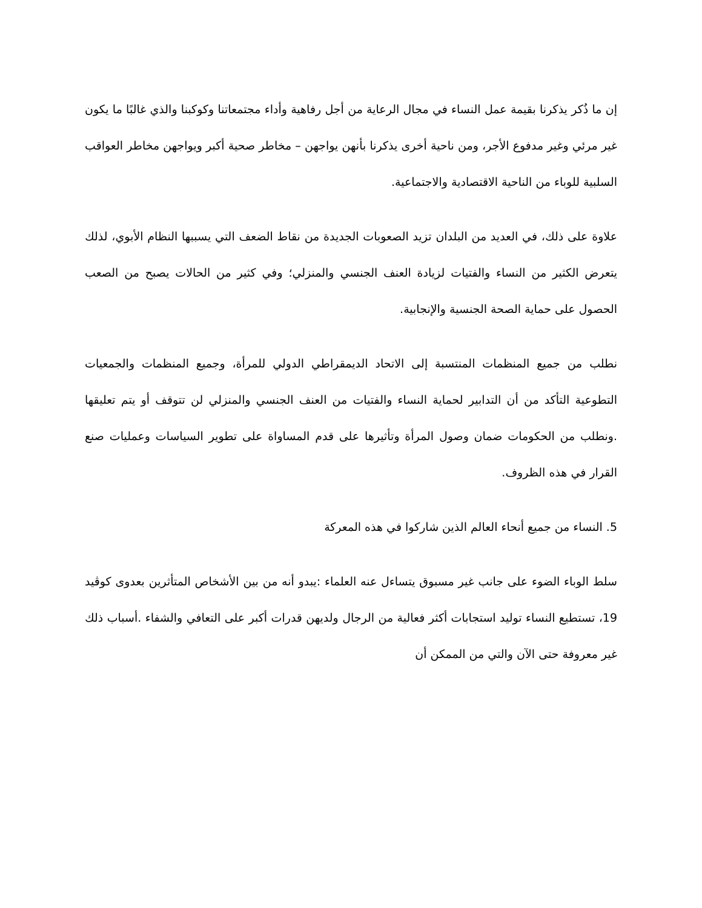إن ما ذُكر يذكرنا بقيمة عمل النساء في مجال الرعاية من أجل رفاهية وأداء مجتمعاتنا وكوكبنا والذي غالبًا ما يكون غير مرئي وغير مدفوع الأجر، ومن ناحية أخرى يذكرنا بأنهن يواجهن – مخاطر صحية أكبر ويواجهن مخاطر العواقب السلبية للوباء من الناحية الاقتصادية والاجتماعية.
علاوة على ذلك، في العديد من البلدان تزيد الصعوبات الجديدة من نقاط الضعف التي يسببها النظام الأبوي، لذلك يتعرض الكثير من النساء والفتيات لزيادة العنف الجنسي والمنزلي؛ وفي كثير من الحالات يصبح من الصعب الحصول على حماية الصحة الجنسية والإنجابية.
نطلب من جميع المنظمات المنتسبة إلى الاتحاد الديمقراطي الدولي للمرأة، وجميع المنظمات والجمعيات التطوعية التأكد من أن التدابير لحماية النساء والفتيات من العنف الجنسي والمنزلي لن تتوقف أو يتم تعليقها .ونطلب من الحكومات ضمان وصول المرأة وتأثيرها على قدم المساواة على تطوير السياسات وعمليات صنع القرار في هذه الظروف.
5. النساء من جميع أنحاء العالم الذين شاركوا في هذه المعركة
سلط الوباء الضوء على جانب غير مسبوق يتساءل عنه العلماء :يبدو أنه من بين الأشخاص المتأثرين بعدوى كوڤيد 19، تستطيع النساء توليد استجابات أكثر فعالية من الرجال ولديهن قدرات أكبر على التعافي والشفاء .أسباب ذلك غير معروفة حتى الآن والتي من الممكن أن